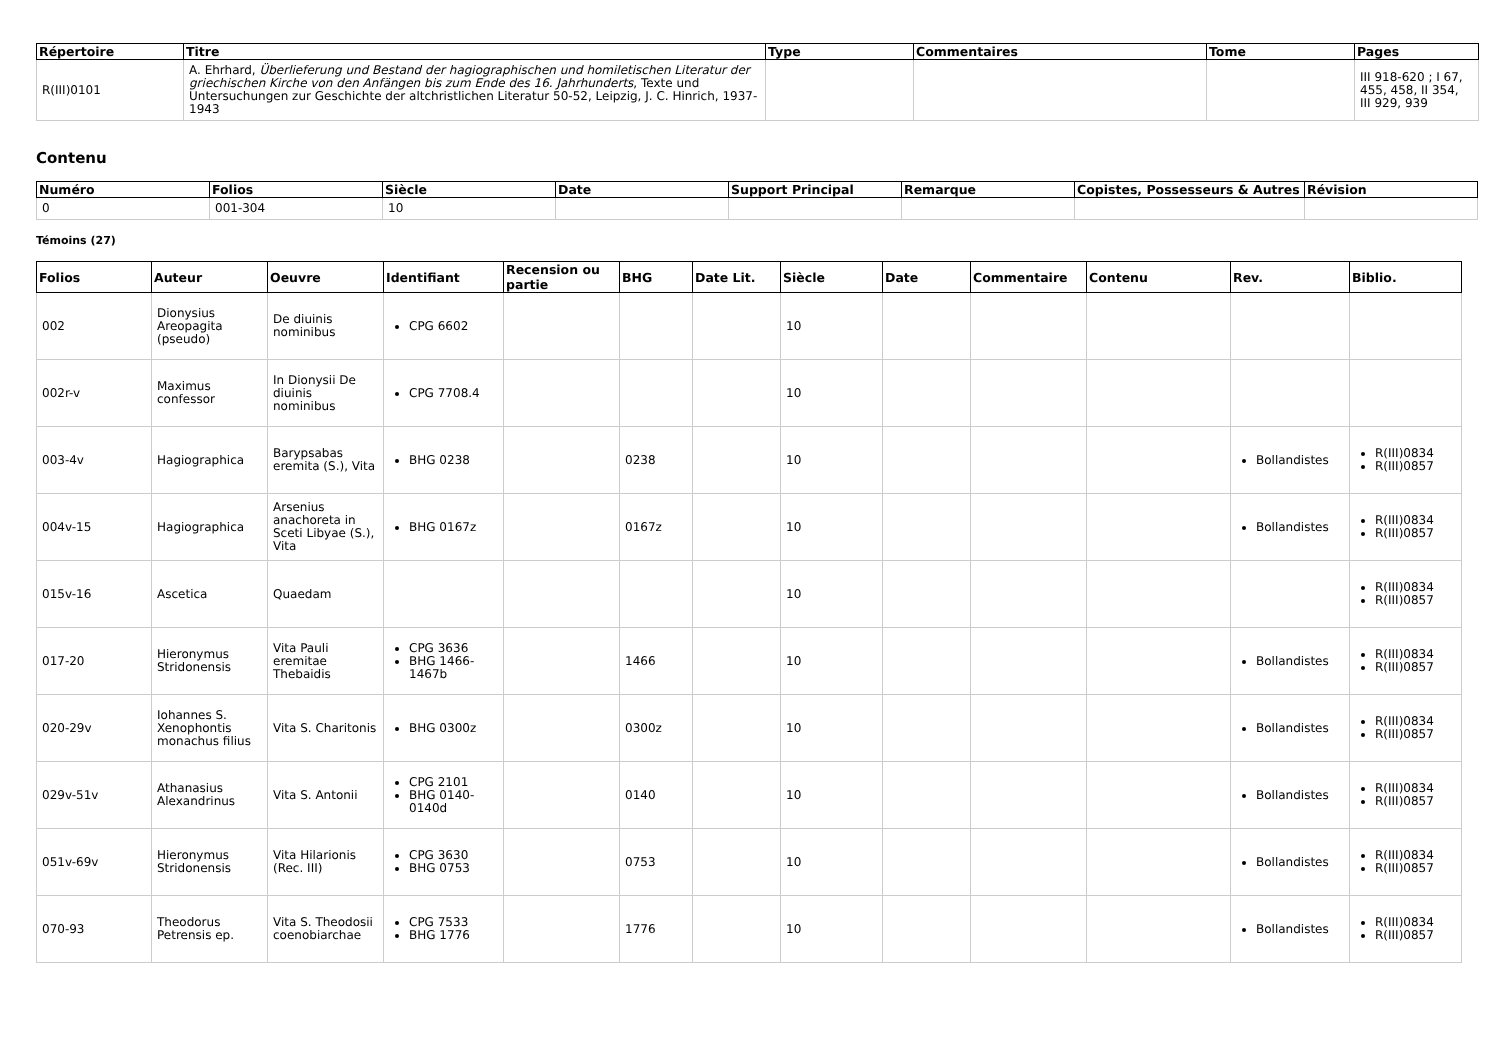| Répertoire | Titre | Type | Commentaires | Tome | Pages |
| --- | --- | --- | --- | --- | --- |
| R(III)0101 | A. Ehrhard, Überlieferung und Bestand der hagiographischen und homiletischen Literatur der griechischen Kirche von den Anfängen bis zum Ende des 16. Jahrhunderts , Texte und Untersuchungen zur Geschichte der altchristlichen Literatur 50-52, Leipzig, J. C. Hinrich, 1937-1943 | | | | III 918-620 ; I 67, 455, 458, II 354, III 929, 939 |
Contenu
| Numéro | Folios | Siècle | Date | Support Principal | Remarque | Copistes, Possesseurs & Autres | Révision |
| --- | --- | --- | --- | --- | --- | --- | --- |
| 0 | 001-304 | 10 | | | | | |
Témoins (27)
| Folios | Auteur | Oeuvre | Identifiant | Recension ou partie | BHG | Date Lit. | Siècle | Date | Commentaire | Contenu | Rev. | Biblio. |
| --- | --- | --- | --- | --- | --- | --- | --- | --- | --- | --- | --- | --- |
| 002 | Dionysius Areopagita (pseudo) | De diuinis nominibus | CPG 6602 | | | | 10 | | | | | |
| 002r-v | Maximus confessor | In Dionysii De diuinis nominibus | CPG 7708.4 | | | | 10 | | | | | |
| 003-4v | Hagiographica | Barypsabas eremita (S.), Vita | BHG 0238 | | 0238 | | 10 | | | | Bollandistes | R(III)0834 R(III)0857 |
| 004v-15 | Hagiographica | Arsenius anachoreta in Sceti Libyae (S.), Vita | BHG 0167z | | 0167z | | 10 | | | | Bollandistes | R(III)0834 R(III)0857 |
| 015v-16 | Ascetica | Quaedam | | | | | 10 | | | | | R(III)0834 R(III)0857 |
| 017-20 | Hieronymus Stridonensis | Vita Pauli eremitae Thebaidis | CPG 3636 BHG 1466-1467b | | 1466 | | 10 | | | | Bollandistes | R(III)0834 R(III)0857 |
| 020-29v | Iohannes S. Xenophontis monachus filius | Vita S. Charitonis | BHG 0300z | | 0300z | | 10 | | | | Bollandistes | R(III)0834 R(III)0857 |
| 029v-51v | Athanasius Alexandrinus | Vita S. Antonii | CPG 2101 BHG 0140-0140d | | 0140 | | 10 | | | | Bollandistes | R(III)0834 R(III)0857 |
| 051v-69v | Hieronymus Stridonensis | Vita Hilarionis (Rec. III) | CPG 3630 BHG 0753 | | 0753 | | 10 | | | | Bollandistes | R(III)0834 R(III)0857 |
| 070-93 | Theodorus Petrensis ep. | Vita S. Theodosii coenobiarchae | CPG 7533 BHG 1776 | | 1776 | | 10 | | | | Bollandistes | R(III)0834 R(III)0857 |